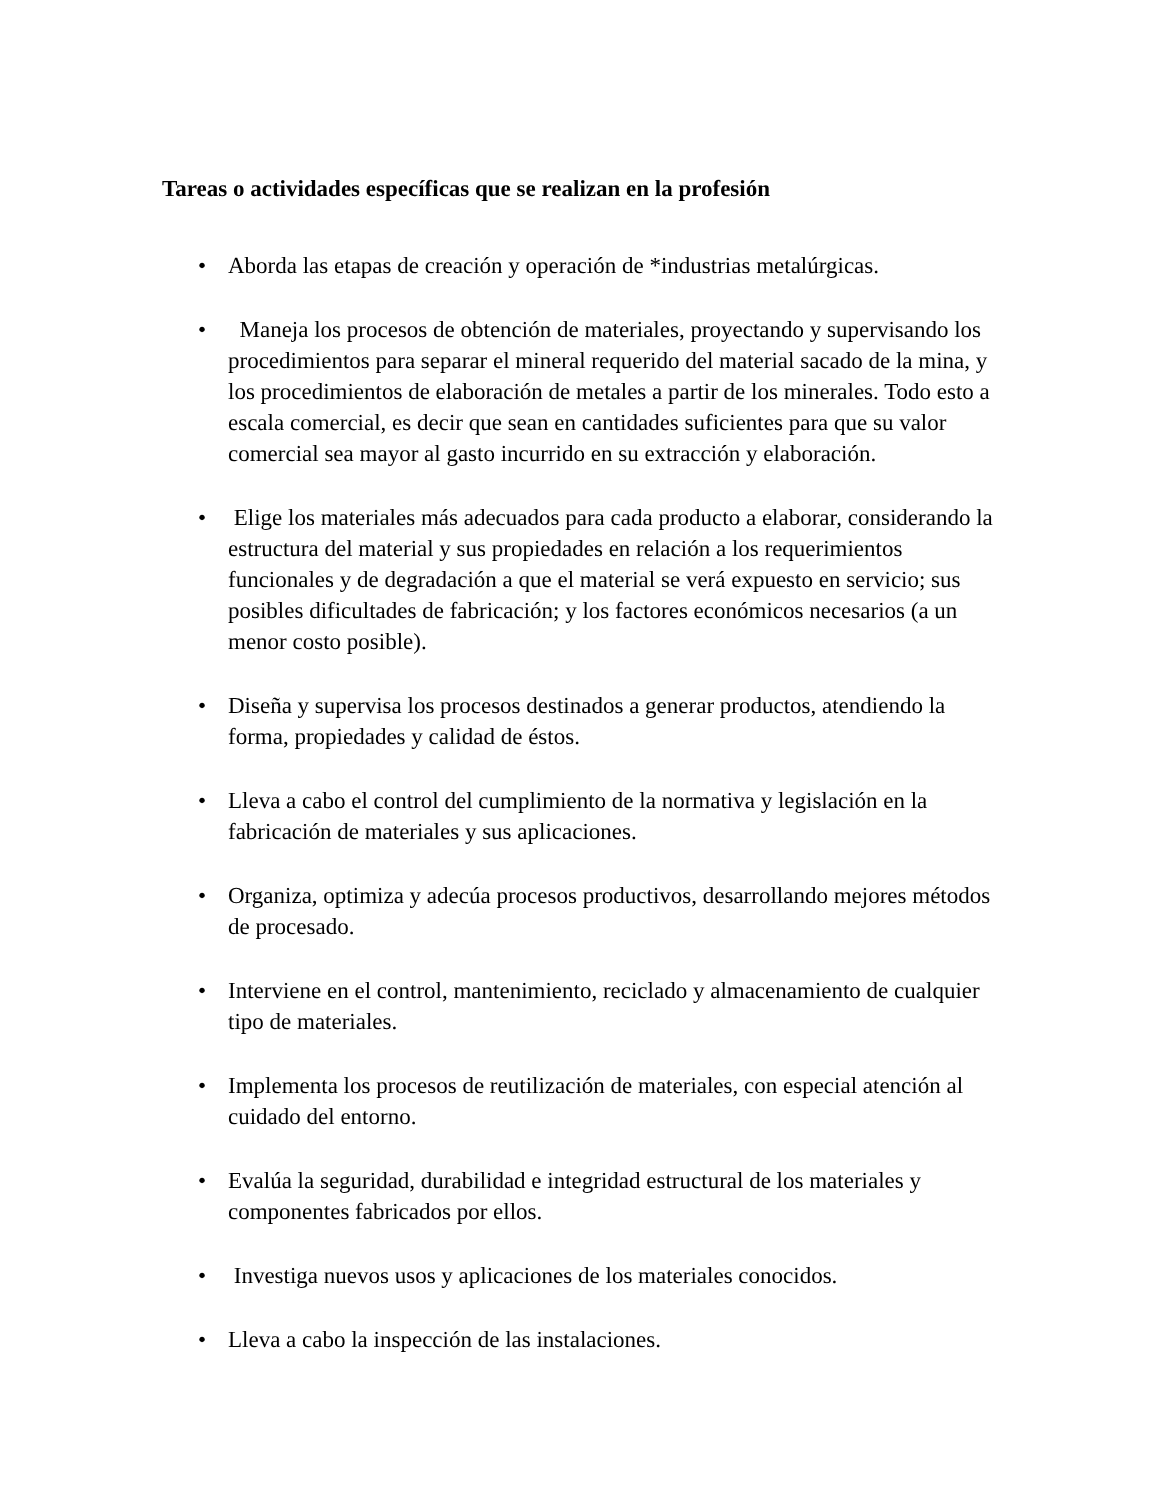Tareas o actividades específicas que se realizan en la profesión
• Aborda las etapas de creación y operación de *industrias metalúrgicas.
• Maneja los procesos de obtención de materiales, proyectando y supervisando los procedimientos para separar el mineral requerido del material sacado de la mina, y los procedimientos de elaboración de metales a partir de los minerales. Todo esto a escala comercial, es decir que sean en cantidades suficientes para que su valor comercial sea mayor al gasto incurrido en su extracción y elaboración.
• Elige los materiales más adecuados para cada producto a elaborar, considerando la estructura del material y sus propiedades en relación a los requerimientos funcionales y de degradación a que el material se verá expuesto en servicio; sus posibles dificultades de fabricación; y los factores económicos necesarios (a un menor costo posible).
• Diseña y supervisa los procesos destinados a generar productos, atendiendo la forma, propiedades y calidad de éstos.
• Lleva a cabo el control del cumplimiento de la normativa y legislación en la fabricación de materiales y sus aplicaciones.
• Organiza, optimiza y adecúa procesos productivos, desarrollando mejores métodos de procesado.
• Interviene en el control, mantenimiento, reciclado y almacenamiento de cualquier tipo de materiales.
• Implementa los procesos de reutilización de materiales, con especial atención al cuidado del entorno.
• Evalúa la seguridad, durabilidad e integridad estructural de los materiales y componentes fabricados por ellos.
• Investiga nuevos usos y aplicaciones de los materiales conocidos.
• Lleva a cabo la inspección de las instalaciones.